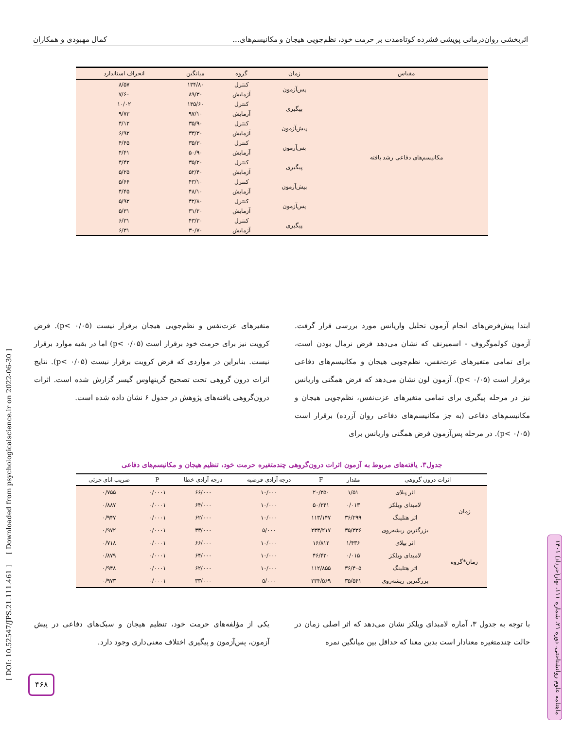اثربخشی روان‌درمانی پویشی فشرده کوتاه‌مدت بر حرمت خود، نظم‌جویی هیجان و مکانیسم‌های... کمال مهبودی و همکاران
| مقیاس | زمان | گروه | میانگین | انحراف استاندارد |
| --- | --- | --- | --- | --- |
| مکانیسم‌های دفاعی رشد یافته | پس‌آزمون | کنترل | ۱۳۴/۸۰ | ۸/۵۷ |
| | | آزمایش | ۸۹/۳۰ | ۷/۶۰ |
| | پیگیری | کنترل | ۱۳۵/۶۰ | ۱۰/۰۲ |
| | | آزمایش | ۹۷/۱۰ | ۹/۷۳ |
| | پیش‌آزمون | کنترل | ۳۵/۹۰ | ۴/۱۲ |
| | | آزمایش | ۳۳/۳۰ | ۶/۹۲ |
| | پس‌آزمون | کنترل | ۳۵/۳۰ | ۴/۴۵ |
| | | آزمایش | ۵۰/۹۰ | ۴/۴۱ |
| | پیگیری | کنترل | ۳۵/۲۰ | ۴/۴۲ |
| | | آزمایش | ۵۲/۴۰ | ۵/۲۵ |
| | پیش‌آزمون | کنترل | ۴۳/۱۰ | ۵/۶۶ |
| | | آزمایش | ۴۸/۱۰ | ۴/۴۵ |
| | پس‌آزمون | کنترل | ۴۲/۸۰ | ۵/۹۲ |
| | | آزمایش | ۳۱/۲۰ | ۵/۳۱ |
| | پیگیری | کنترل | ۴۳/۳۰ | ۶/۳۱ |
| | | آزمایش | ۳۰/۷۰ | ۶/۳۱ |
ابتدا پیش‌فرض‌های انجام آزمون تحلیل واریانس مورد بررسی قرار گرفت. آزمون کولموگروف - اسمیرنف که نشان می‌دهد فرض نرمال بودن است، برای تمامی متغیرهای عزت‌نفس، نظم‌جویی هیجان و مکانیسم‌های دفاعی برقرار است (p< ۰/۰۵). آزمون لون نشان می‌دهد که فرض همگنی واریانس نیز در مرحله پیگیری برای تمامی متغیرهای عزت‌نفس، نظم‌جویی هیجان و مکانیسم‌های دفاعی (به جز مکانیسم‌های دفاعی روان آزرده) برقرار است (p< ۰/۰۵). در مرحله پس‌آزمون فرض همگنی واریانس برای
متغیرهای عزت‌نفس و نظم‌جویی هیجان برقرار نیست (p< ۰/۰۵). فرض کرویت نیز برای حرمت خود برقرار است (p< ۰/۰۵) اما در بقیه موارد برقرار نیست. بنابراین در مواردی که فرض کرویت برقرار نیست (p< ۰/۰۵). نتایج اثرات درون گروهی تحت تصحیح گرینهاوس گیسر گزارش شده است. اثرات درون‌گروهی یافته‌های پژوهش در جدول ۶ نشان داده شده است.
جدول۳. یافته‌های مربوط به آزمون اثرات درون‌گروهی چندمتغیره حرمت خود، تنظیم هیجان و مکانیسم‌های دفاعی
| اثرات درون گروهی | | مقدار | F | درجه آزادی فرضیه | درجه آزادی خطا | P | ضریب اتای جزئی |
| --- | --- | --- | --- | --- | --- | --- | --- |
| زمان | اثر پیلای | ۱/۵۱ | ۲۰/۳۵۰ | ۱۰/۰۰۰ | ۶۶/۰۰۰ | ۰/۰۰۰۱ | ۰/۷۵۵ |
| | لامبدای ویلکز | ۰/۰۱۳ | ۵۰/۳۴۱ | ۱۰/۰۰۰ | ۶۴/۰۰۰ | ۰/۰۰۰۱ | ۰/۸۸۷ |
| | اثر هتلینگ | ۳۶/۲۹۹ | ۱۱۳/۱۴۷ | ۱۰/۰۰۰ | ۶۲/۰۰۰ | ۰/۰۰۰۱ | ۰/۹۴۷ |
| | بزرگترین ریشه‌روی | ۳۵/۳۳۶ | ۲۳۳/۲۱۷ | ۵/۰۰۰ | ۳۳/۰۰۰ | ۰/۰۰۰۱ | ۰/۹۷۲ |
| زمان*گروه | اثر پیلای | ۱/۴۳۶ | ۱۶/۸۱۲ | ۱۰/۰۰۰ | ۶۶/۰۰۰ | ۰/۰۰۰۱ | ۰/۷۱۸ |
| | لامبدای ویلکز | ۰/۰۱۵ | ۴۶/۴۲۰ | ۱۰/۰۰۰ | ۶۴/۰۰۰ | ۰/۰۰۰۱ | ۰/۸۷۹ |
| | اثر هتلینگ | ۳۶/۴۰۵ | ۱۱۲/۸۵۵ | ۱۰/۰۰۰ | ۶۲/۰۰۰ | ۰/۰۰۰۱ | ۰/۹۴۸ |
| | بزرگترین ریشه‌روی | ۳۵/۵۴۱ | ۲۳۴/۵۶۹ | ۵/۰۰۰ | ۳۳/۰۰۰ | ۰/۰۰۰۱ | ۰/۹۷۳ |
با توجه به جدول ۳، آماره لامبدای ویلکز نشان می‌دهد که اثر اصلی زمان در حالت چندمتغیره معنادار است بدین معنا که حداقل بین میانگین نمره
یکی از مؤلفه‌های حرمت خود، تنظیم هیجان و سبک‌های دفاعی در پیش آزمون، پس‌آزمون و پیگیری اختلاف معنی‌داری وجود دارد.
[ DOI: 10.52547/JPS.21.111.461 ] [ Downloaded from psychologicalscience.ir on 2022-06-30 ]
ماهنامه علوم روانشناختی، دوره ۲۱، شماره ۱۱۱، بهار(خرداد) ۱۴۰۱
۴۶۸